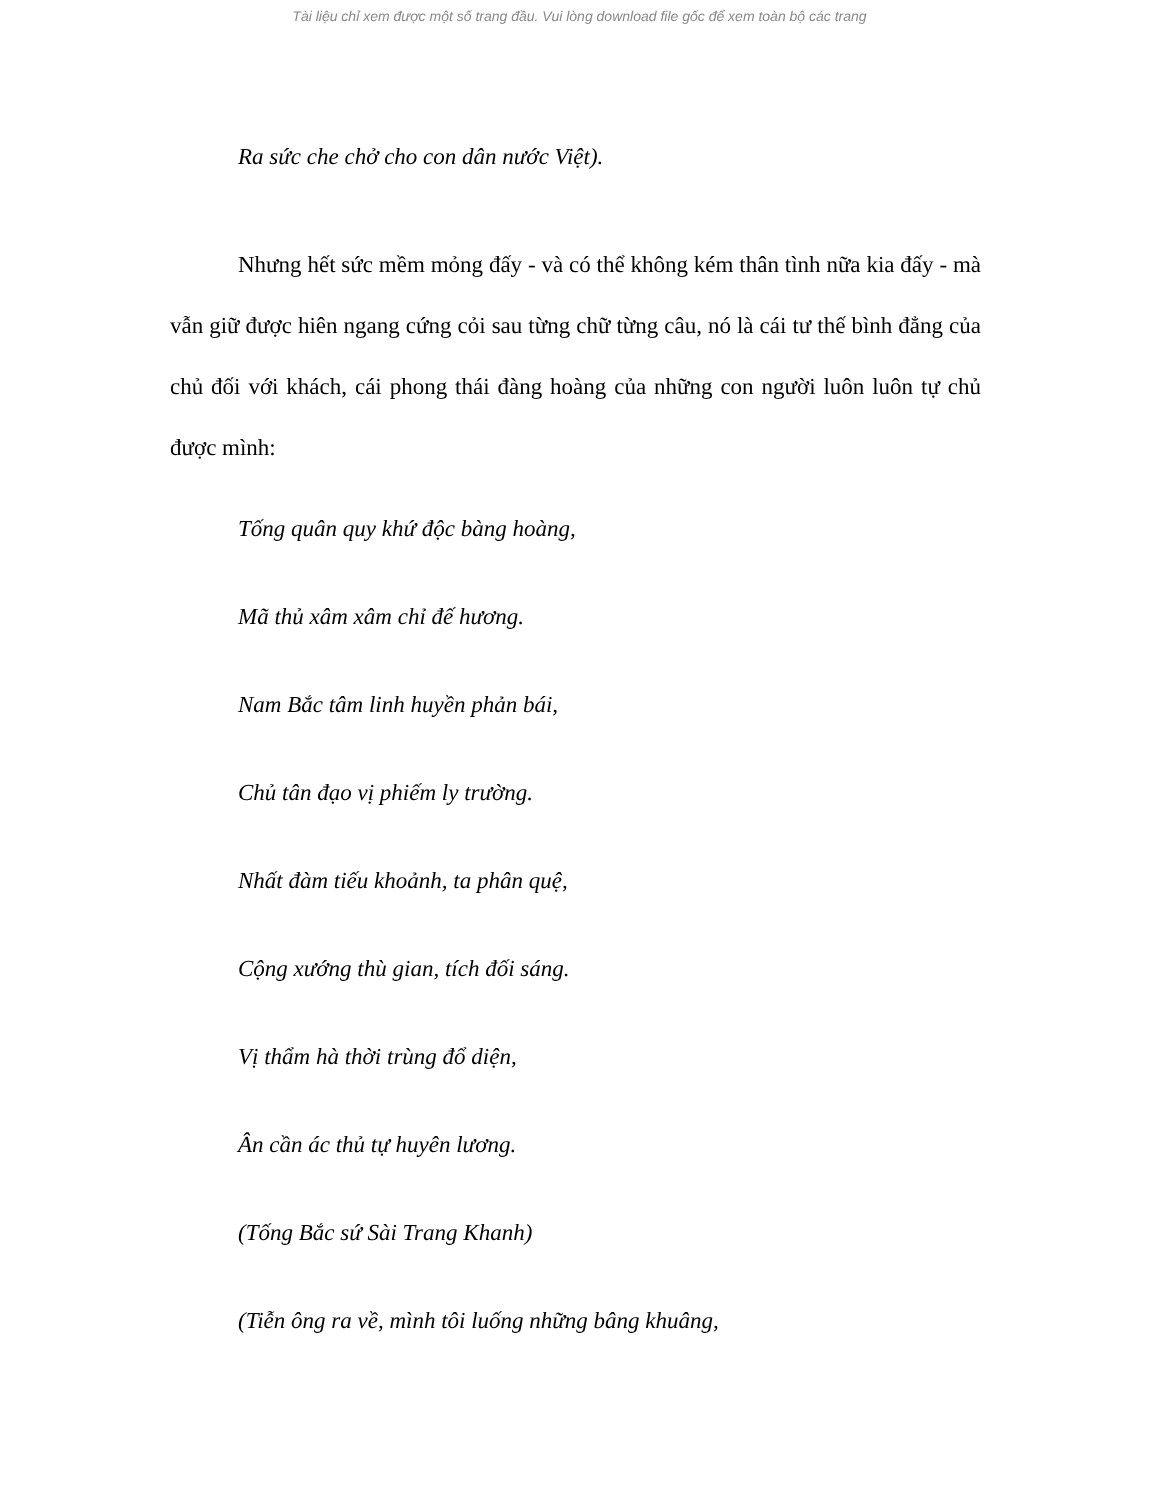Tài liệu chỉ xem được một số trang đầu. Vui lòng download file gốc để xem toàn bộ các trang
Ra sức che chở cho con dân nước Việt).
Nhưng hết sức mềm mỏng đấy - và có thể không kém thân tình nữa kia đấy - mà vẫn giữ được hiên ngang cứng cỏi sau từng chữ từng câu, nó là cái tư thế bình đẳng của chủ đối với khách, cái phong thái đàng hoàng của những con người luôn luôn tự chủ được mình:
Tống quân quy khứ độc bàng hoàng,
Mã thủ xâm xâm chỉ đế hương.
Nam Bắc tâm linh huyền phản bái,
Chủ tân đạo vị phiếm ly trường.
Nhất đàm tiếu khoảnh, ta phân quệ,
Cộng xướng thù gian, tích đối sáng.
Vị thẩm hà thời trùng đổ diện,
Ân cần ác thủ tự huyên lương.
(Tống Bắc sứ Sài Trang Khanh)
(Tiễn ông ra về, mình tôi luống những bâng khuâng,